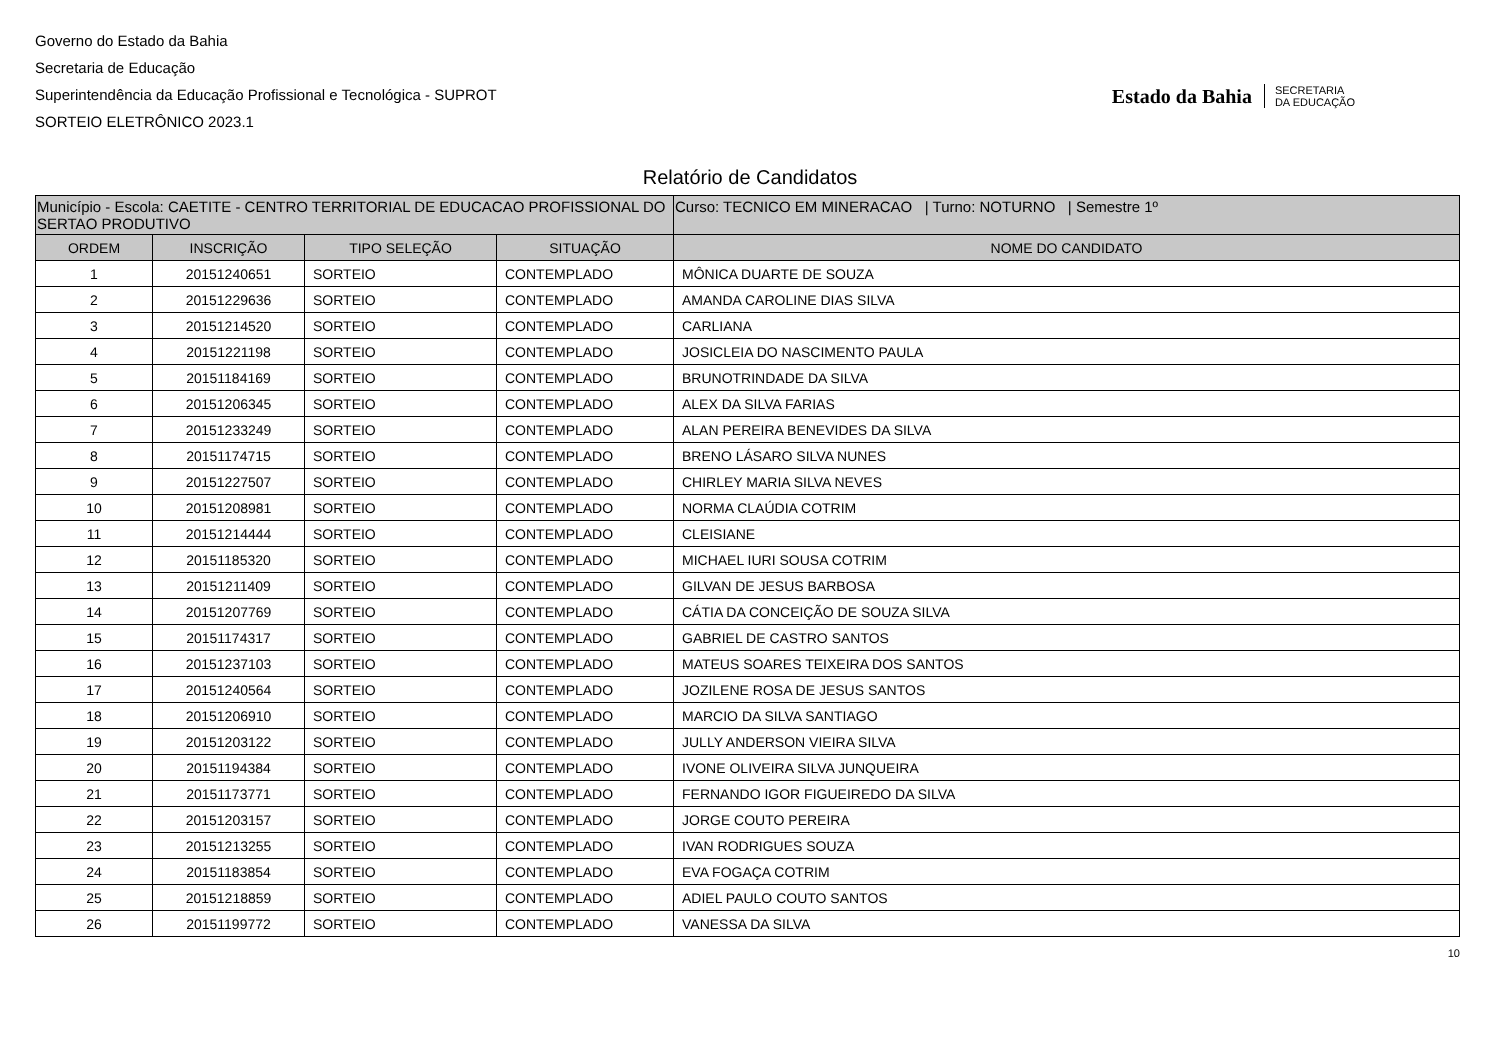Governo do Estado da Bahia
Secretaria de Educação
Superintendência da Educação Profissional e Tecnológica - SUPROT
SORTEIO ELETRÔNICO 2023.1
Estado da Bahia SECRETARIA
DA EDUCAÇÃO
Relatório de Candidatos
| Município - Escola: CAETITE - CENTRO TERRITORIAL DE EDUCACAO PROFISSIONAL DO SERTAO PRODUTIVO | | | | Curso: TECNICO EM MINERACAO / Turno: NOTURNO / Semestre 1º |
| ORDEM | INSCRIÇÃO | TIPO SELEÇÃO | SITUAÇÃO | NOME DO CANDIDATO |
| 1 | 20151240651 | SORTEIO | CONTEMPLADO | MÔNICA DUARTE DE SOUZA |
| 2 | 20151229636 | SORTEIO | CONTEMPLADO | AMANDA CAROLINE DIAS SILVA |
| 3 | 20151214520 | SORTEIO | CONTEMPLADO | CARLIANA |
| 4 | 20151221198 | SORTEIO | CONTEMPLADO | JOSICLEIA DO NASCIMENTO PAULA |
| 5 | 20151184169 | SORTEIO | CONTEMPLADO | BRUNOTRINDADE DA SILVA |
| 6 | 20151206345 | SORTEIO | CONTEMPLADO | ALEX DA SILVA FARIAS |
| 7 | 20151233249 | SORTEIO | CONTEMPLADO | ALAN PEREIRA BENEVIDES DA SILVA |
| 8 | 20151174715 | SORTEIO | CONTEMPLADO | BRENO LÁSARO SILVA NUNES |
| 9 | 20151227507 | SORTEIO | CONTEMPLADO | CHIRLEY MARIA SILVA NEVES |
| 10 | 20151208981 | SORTEIO | CONTEMPLADO | NORMA CLAÚDIA COTRIM |
| 11 | 20151214444 | SORTEIO | CONTEMPLADO | CLEISIANE |
| 12 | 20151185320 | SORTEIO | CONTEMPLADO | MICHAEL IURI SOUSA COTRIM |
| 13 | 20151211409 | SORTEIO | CONTEMPLADO | GILVAN DE JESUS BARBOSA |
| 14 | 20151207769 | SORTEIO | CONTEMPLADO | CÁTIA DA CONCEIÇÃO DE SOUZA SILVA |
| 15 | 20151174317 | SORTEIO | CONTEMPLADO | GABRIEL DE CASTRO SANTOS |
| 16 | 20151237103 | SORTEIO | CONTEMPLADO | MATEUS SOARES TEIXEIRA DOS SANTOS |
| 17 | 20151240564 | SORTEIO | CONTEMPLADO | JOZILENE ROSA DE JESUS SANTOS |
| 18 | 20151206910 | SORTEIO | CONTEMPLADO | MARCIO DA SILVA SANTIAGO |
| 19 | 20151203122 | SORTEIO | CONTEMPLADO | JULLY ANDERSON VIEIRA SILVA |
| 20 | 20151194384 | SORTEIO | CONTEMPLADO | IVONE OLIVEIRA SILVA JUNQUEIRA |
| 21 | 20151173771 | SORTEIO | CONTEMPLADO | FERNANDO IGOR FIGUEIREDO DA SILVA |
| 22 | 20151203157 | SORTEIO | CONTEMPLADO | JORGE COUTO PEREIRA |
| 23 | 20151213255 | SORTEIO | CONTEMPLADO | IVAN RODRIGUES SOUZA |
| 24 | 20151183854 | SORTEIO | CONTEMPLADO | EVA FOGAÇA COTRIM |
| 25 | 20151218859 | SORTEIO | CONTEMPLADO | ADIEL PAULO COUTO SANTOS |
| 26 | 20151199772 | SORTEIO | CONTEMPLADO | VANESSA DA SILVA |
10